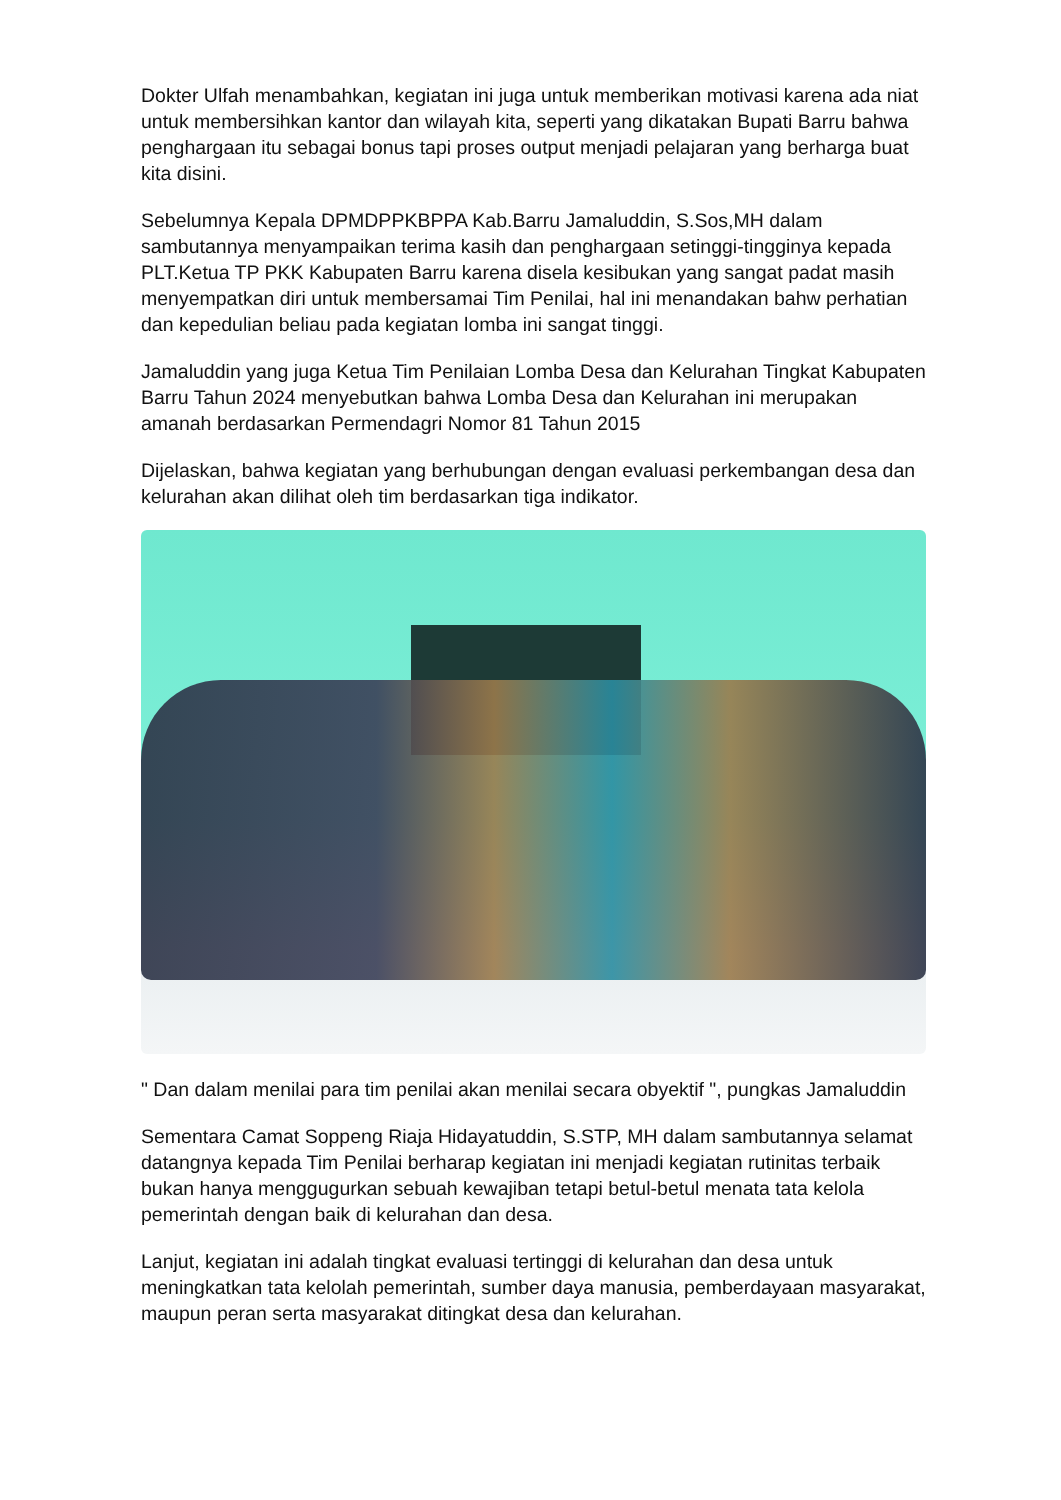Dokter Ulfah menambahkan, kegiatan ini juga untuk memberikan motivasi karena ada niat untuk membersihkan kantor dan wilayah kita, seperti yang dikatakan Bupati Barru bahwa penghargaan itu sebagai bonus tapi proses output menjadi pelajaran yang berharga buat kita disini.
Sebelumnya Kepala DPMDPPKBPPA Kab.Barru Jamaluddin, S.Sos,MH dalam sambutannya menyampaikan terima kasih dan penghargaan setinggi-tingginya kepada PLT.Ketua TP PKK Kabupaten Barru karena disela kesibukan yang sangat padat masih menyempatkan diri untuk membersamai Tim Penilai, hal ini menandakan bahw perhatian dan kepedulian beliau pada kegiatan lomba ini sangat tinggi.
Jamaluddin yang juga Ketua Tim Penilaian Lomba Desa dan Kelurahan Tingkat Kabupaten Barru Tahun 2024 menyebutkan bahwa Lomba Desa dan Kelurahan ini merupakan amanah berdasarkan Permendagri Nomor 81 Tahun 2015
Dijelaskan, bahwa kegiatan yang berhubungan dengan evaluasi perkembangan desa dan kelurahan akan dilihat oleh tim berdasarkan tiga indikator.
" Dan dalam menilai para tim penilai akan menilai secara obyektif ", pungkas Jamaluddin
Sementara Camat Soppeng Riaja Hidayatuddin, S.STP, MH dalam sambutannya selamat datangnya kepada Tim Penilai berharap kegiatan ini menjadi kegiatan rutinitas terbaik bukan hanya menggugurkan sebuah kewajiban tetapi betul-betul menata tata kelola pemerintah dengan baik di kelurahan dan desa.
Lanjut, kegiatan ini adalah tingkat evaluasi tertinggi di kelurahan dan desa untuk meningkatkan tata kelolah pemerintah, sumber daya manusia, pemberdayaan masyarakat, maupun peran serta masyarakat ditingkat desa dan kelurahan.